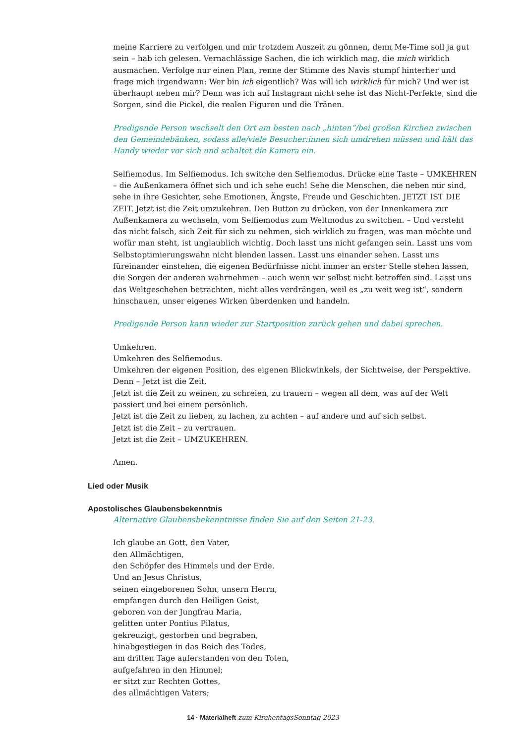meine Karriere zu verfolgen und mir trotzdem Auszeit zu gönnen, denn Me-Time soll ja gut sein – hab ich gelesen. Vernachlässige Sachen, die ich wirklich mag, die mich wirklich ausmachen. Verfolge nur einen Plan, renne der Stimme des Navis stumpf hinterher und frage mich irgendwann: Wer bin ich eigentlich? Was will ich wirklich für mich? Und wer ist überhaupt neben mir? Denn was ich auf Instagram nicht sehe ist das Nicht-Perfekte, sind die Sorgen, sind die Pickel, die realen Figuren und die Tränen.
Predigende Person wechselt den Ort am besten nach „hinten“/bei großen Kirchen zwischen den Gemeinde­bänken, sodass alle/viele Besucher:innen sich umdrehen müssen und hält das Handy wieder vor sich und schaltet die Kamera ein.
Selfiemodus. Im Selfiemodus. Ich switche den Selfiemodus. Drücke eine Taste – UMKEHREN – die Außenkamera öffnet sich und ich sehe euch! Sehe die Menschen, die neben mir sind, sehe in ihre Gesichter, sehe Emotionen, Ängste, Freude und Geschichten. JETZT IST DIE ZEIT. Jetzt ist die Zeit umzukehren. Den Button zu drücken, von der Innenkamera zur Außenkamera zu wechseln, vom Selfiemodus zum Weltmodus zu switchen. – Und versteht das nicht falsch, sich Zeit für sich zu nehmen, sich wirklich zu fragen, was man möchte und wofür man steht, ist unglaublich wichtig. Doch lasst uns nicht gefangen sein. Lasst uns vom Selbstoptimierungswahn nicht blenden lassen. Lasst uns einander sehen. Lasst uns füreinander einstehen, die eigenen Bedürfnisse nicht immer an erster Stelle stehen lassen, die Sorgen der anderen wahrnehmen – auch wenn wir selbst nicht betroffen sind. Lasst uns das Weltgeschehen betrachten, nicht alles verdrängen, weil es „zu weit weg ist“, sondern hinschauen, unser eigenes Wirken überdenken und handeln.
Predigende Person kann wieder zur Startposition zurück gehen und dabei sprechen.
Umkehren.
Umkehren des Selfiemodus.
Umkehren der eigenen Position, des eigenen Blickwinkels, der Sichtweise, der Perspektive.
Denn – Jetzt ist die Zeit.
Jetzt ist die Zeit zu weinen, zu schreien, zu trauern – wegen all dem, was auf der Welt passiert und bei einem persönlich.
Jetzt ist die Zeit zu lieben, zu lachen, zu achten – auf andere und auf sich selbst.
Jetzt ist die Zeit – zu vertrauen.
Jetzt ist die Zeit – UMZUKEHREN.
Amen.
Lied oder Musik
Apostolisches Glaubensbekenntnis
Alternative Glaubensbekenntnisse finden Sie auf den Seiten 21-23.
Ich glaube an Gott, den Vater,
den Allmächtigen,
den Schöpfer des Himmels und der Erde.
Und an Jesus Christus,
seinen eingeborenen Sohn, unsern Herrn,
empfangen durch den Heiligen Geist,
geboren von der Jungfrau Maria,
gelitten unter Pontius Pilatus,
gekreuzigt, gestorben und begraben,
hinabgestiegen in das Reich des Todes,
am dritten Tage auferstanden von den Toten,
aufgefahren in den Himmel;
er sitzt zur Rechten Gottes,
des allmächtigen Vaters;
14 · Materialheft zum KirchentagsSonntag 2023